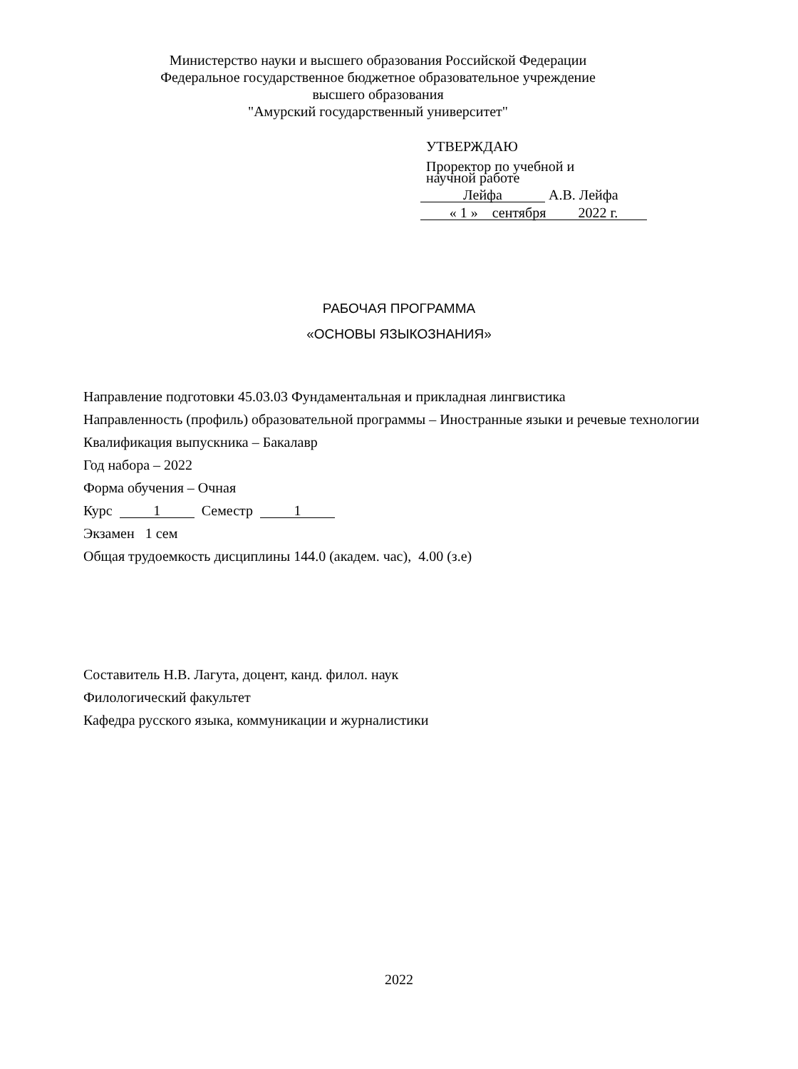Министерство науки и высшего образования Российской Федерации
Федеральное государственное бюджетное образовательное учреждение
высшего образования
"Амурский государственный университет"
УТВЕРЖДАЮ
Проректор по учебной и
научной работе
Лейфа А.В. Лейфа
« 1 » сентября 2022 г.
РАБОЧАЯ ПРОГРАММА
«ОСНОВЫ ЯЗЫКОЗНАНИЯ»
Направление подготовки 45.03.03 Фундаментальная и прикладная лингвистика
Направленность (профиль) образовательной программы – Иностранные языки и речевые технологии
Квалификация выпускника – Бакалавр
Год набора – 2022
Форма обучения – Очная
Курс 1 Семестр 1
Экзамен 1 сем
Общая трудоемкость дисциплины 144.0 (академ. час), 4.00 (з.е)
Составитель Н.В. Лагута, доцент, канд. филол. наук
Филологический факультет
Кафедра русского языка, коммуникации и журналистики
2022